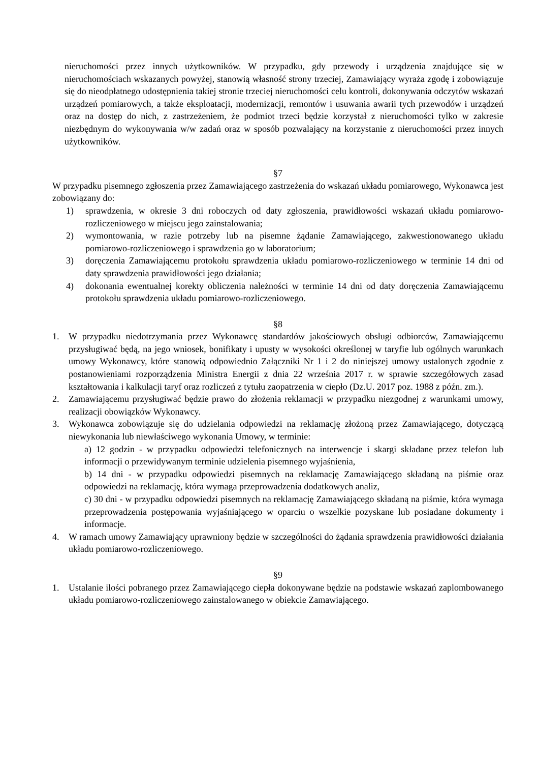nieruchomości przez innych użytkowników. W przypadku, gdy przewody i urządzenia znajdujące się w nieruchomościach wskazanych powyżej, stanowią własność strony trzeciej, Zamawiający wyraża zgodę i zobowiązuje się do nieodpłatnego udostępnienia takiej stronie trzeciej nieruchomości celu kontroli, dokonywania odczytów wskazań urządzeń pomiarowych, a także eksploatacji, modernizacji, remontów i usuwania awarii tych przewodów i urządzeń oraz na dostęp do nich, z zastrzeżeniem, że podmiot trzeci będzie korzystał z nieruchomości tylko w zakresie niezbędnym do wykonywania w/w zadań oraz w sposób pozwalający na korzystanie z nieruchomości przez innych użytkowników.
§7
W przypadku pisemnego zgłoszenia przez Zamawiającego zastrzeżenia do wskazań układu pomiarowego, Wykonawca jest zobowiązany do:
1) sprawdzenia, w okresie 3 dni roboczych od daty zgłoszenia, prawidłowości wskazań układu pomiarowo-rozliczeniowego w miejscu jego zainstalowania;
2) wymontowania, w razie potrzeby lub na pisemne żądanie Zamawiającego, zakwestionowanego układu pomiarowo-rozliczeniowego i sprawdzenia go w laboratorium;
3) doręczenia Zamawiającemu protokołu sprawdzenia układu pomiarowo-rozliczeniowego w terminie 14 dni od daty sprawdzenia prawidłowości jego działania;
4) dokonania ewentualnej korekty obliczenia należności w terminie 14 dni od daty doręczenia Zamawiającemu protokołu sprawdzenia układu pomiarowo-rozliczeniowego.
§8
1. W przypadku niedotrzymania przez Wykonawcę standardów jakościowych obsługi odbiorców, Zamawiającemu przysługiwać będą, na jego wniosek, bonifikaty i upusty w wysokości określonej w taryfie lub ogólnych warunkach umowy Wykonawcy, które stanowią odpowiednio Załączniki Nr 1 i 2 do niniejszej umowy ustalonych zgodnie z postanowieniami rozporządzenia Ministra Energii z dnia 22 września 2017 r. w sprawie szczegółowych zasad kształtowania i kalkulacji taryf oraz rozliczeń z tytułu zaopatrzenia w ciepło (Dz.U. 2017 poz. 1988 z późn. zm.).
2. Zamawiającemu przysługiwać będzie prawo do złożenia reklamacji w przypadku niezgodnej z warunkami umowy, realizacji obowiązków Wykonawcy.
3. Wykonawca zobowiązuje się do udzielania odpowiedzi na reklamację złożoną przez Zamawiającego, dotyczącą niewykonania lub niewłaściwego wykonania Umowy, w terminie:
a) 12 godzin - w przypadku odpowiedzi telefonicznych na interwencje i skargi składane przez telefon lub informacji o przewidywanym terminie udzielenia pisemnego wyjaśnienia,
b) 14 dni - w przypadku odpowiedzi pisemnych na reklamację Zamawiającego składaną na piśmie oraz odpowiedzi na reklamację, która wymaga przeprowadzenia dodatkowych analiz,
c) 30 dni - w przypadku odpowiedzi pisemnych na reklamację Zamawiającego składaną na piśmie, która wymaga przeprowadzenia postępowania wyjaśniającego w oparciu o wszelkie pozyskane lub posiadane dokumenty i informacje.
4. W ramach umowy Zamawiający uprawniony będzie w szczególności do żądania sprawdzenia prawidłowości działania układu pomiarowo-rozliczeniowego.
§9
1. Ustalanie ilości pobranego przez Zamawiającego ciepła dokonywane będzie na podstawie wskazań zaplombowanego układu pomiarowo-rozliczeniowego zainstalowanego w obiekcie Zamawiającego.